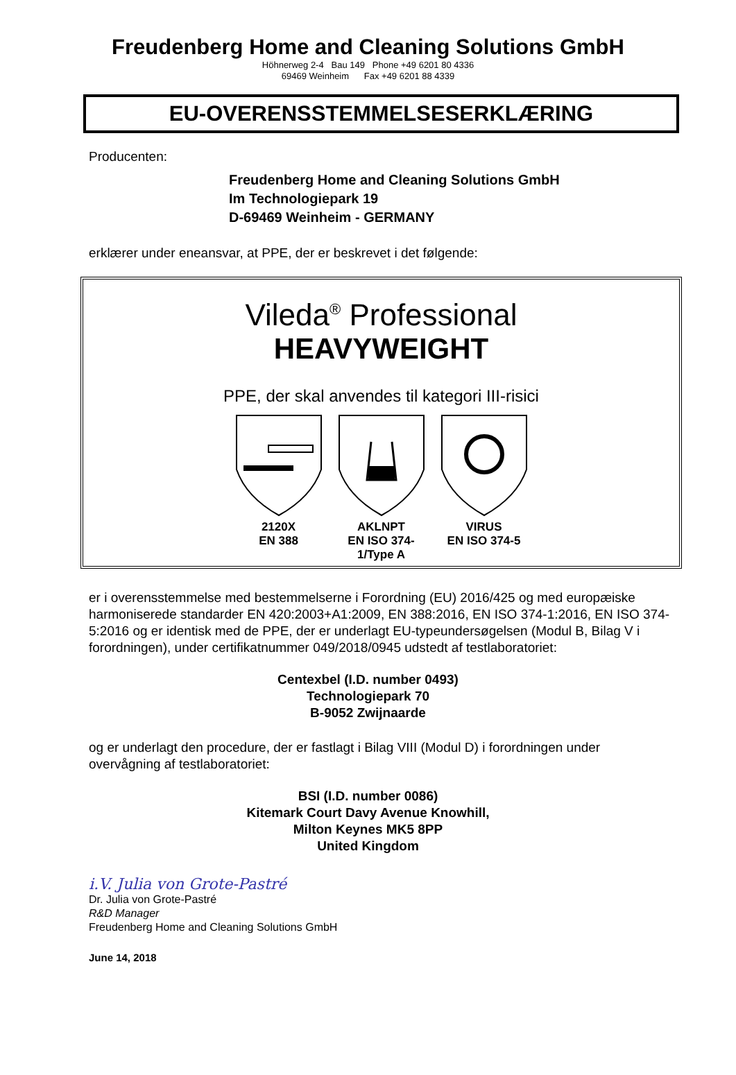Freudenberg Home and Cleaning Solutions GmbH
Höhnerweg 2-4 Bau 149 Phone +49 6201 80 4336
69469 Weinheim Fax +49 6201 88 4339
EU-OVERENSSTEMMELSESERKLÆRING
Producenten:
Freudenberg Home and Cleaning Solutions GmbH
Im Technologiepark 19
D-69469 Weinheim - GERMANY
erklærer under eneansvar, at PPE, der er beskrevet i det følgende:
Vileda<sup>®</sup> Professional
HEAVYWEIGHT
PPE, der skal anvendes til kategori III-risici
2120X
EN 388
AKLNPT
EN ISO 374-1/Type A
VIRUS
EN ISO 374-5
er i overensstemmelse med bestemmelserne i Forordning (EU) 2016/425 og med europæiske harmoniserede standarder EN 420:2003+A1:2009, EN 388:2016, EN ISO 374-1:2016, EN ISO 374-5:2016 og er identisk med de PPE, der er underlagt EU-typeundersøgelsen (Modul B, Bilag V i forordningen), under certifikatnummer 049/2018/0945 udstedt af testlaboratoriet:
Centexbel (I.D. number 0493)
Technologiepark 70
B-9052 Zwijnaarde
og er underlagt den procedure, der er fastlagt i Bilag VIII (Modul D) i forordningen under overvågning af testlaboratoriet:
BSI (I.D. number 0086)
Kitemark Court Davy Avenue Knowhill,
Milton Keynes MK5 8PP
United Kingdom
i.V. Julia von Grote-Pastré
Dr. Julia von Grote-Pastré
R&D Manager
Freudenberg Home and Cleaning Solutions GmbH
June 14, 2018